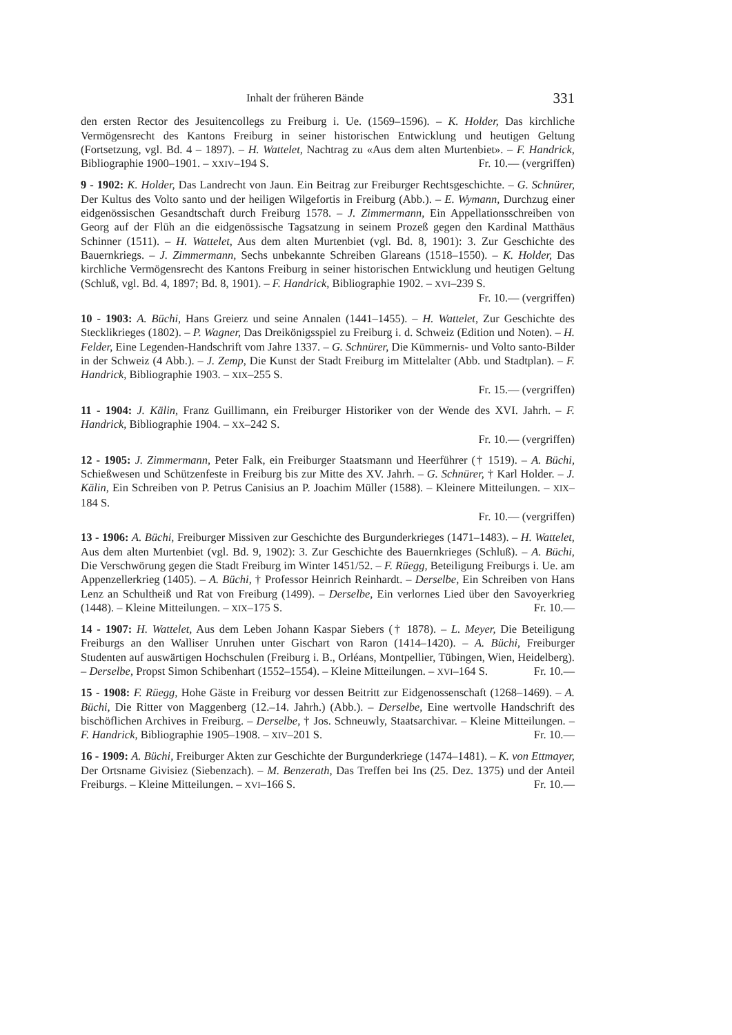Inhalt der früheren Bände 331
den ersten Rector des Jesuitencollegs zu Freiburg i. Ue. (1569–1596). – K. Holder, Das kirchliche Vermögensrecht des Kantons Freiburg in seiner historischen Entwicklung und heutigen Geltung (Fortsetzung, vgl. Bd. 4 – 1897). – H. Wattelet, Nachtrag zu «Aus dem alten Murtenbiet». – F. Handrick, Bibliographie 1900–1901. – XXIV–194 S. Fr. 10.— (vergriffen)
9 - 1902: K. Holder, Das Landrecht von Jaun. Ein Beitrag zur Freiburger Rechtsgeschichte. – G. Schnürer, Der Kultus des Volto santo und der heiligen Wilgefortis in Freiburg (Abb.). – E. Wymann, Durchzug einer eidgenössischen Gesandtschaft durch Freiburg 1578. – J. Zimmermann, Ein Appellationsschreiben von Georg auf der Flüh an die eidgenössische Tagsatzung in seinem Prozeß gegen den Kardinal Matthäus Schinner (1511). – H. Wattelet, Aus dem alten Murtenbiet (vgl. Bd. 8, 1901): 3. Zur Geschichte des Bauernkriegs. – J. Zimmermann, Sechs unbekannte Schreiben Glareans (1518–1550). – K. Holder, Das kirchliche Vermögensrecht des Kantons Freiburg in seiner historischen Entwicklung und heutigen Geltung (Schluß, vgl. Bd. 4, 1897; Bd. 8, 1901). – F. Handrick, Bibliographie 1902. – XVI–239 S.
Fr. 10.— (vergriffen)
10 - 1903: A. Büchi, Hans Greierz und seine Annalen (1441–1455). – H. Wattelet, Zur Geschichte des Stecklikrieges (1802). – P. Wagner, Das Dreikönigsspiel zu Freiburg i. d. Schweiz (Edition und Noten). – H. Felder, Eine Legenden-Handschrift vom Jahre 1337. – G. Schnürer, Die Kümmernis- und Volto santo-Bilder in der Schweiz (4 Abb.). – J. Zemp, Die Kunst der Stadt Freiburg im Mittelalter (Abb. und Stadtplan). – F. Handrick, Bibliographie 1903. – XIX–255 S.
Fr. 15.— (vergriffen)
11 - 1904: J. Kälin, Franz Guillimann, ein Freiburger Historiker von der Wende des XVI. Jahrh. – F. Handrick, Bibliographie 1904. – XX–242 S.
Fr. 10.— (vergriffen)
12 - 1905: J. Zimmermann, Peter Falk, ein Freiburger Staatsmann und Heerführer († 1519). – A. Büchi, Schießwesen und Schützenfeste in Freiburg bis zur Mitte des XV. Jahrh. – G. Schnürer, † Karl Holder. – J. Kälin, Ein Schreiben von P. Petrus Canisius an P. Joachim Müller (1588). – Kleinere Mitteilungen. – XIX–184 S.
Fr. 10.— (vergriffen)
13 - 1906: A. Büchi, Freiburger Missiven zur Geschichte des Burgunderkrieges (1471–1483). – H. Wattelet, Aus dem alten Murtenbiet (vgl. Bd. 9, 1902): 3. Zur Geschichte des Bauernkrieges (Schluß). – A. Büchi, Die Verschwörung gegen die Stadt Freiburg im Winter 1451/52. – F. Rüegg, Beteiligung Freiburgs i. Ue. am Appenzellerkrieg (1405). – A. Büchi, † Professor Heinrich Reinhardt. – Derselbe, Ein Schreiben von Hans Lenz an Schultheiß und Rat von Freiburg (1499). – Derselbe, Ein verlornes Lied über den Savoyerkrieg (1448). – Kleine Mitteilungen. – XIX–175 S. Fr. 10.—
14 - 1907: H. Wattelet, Aus dem Leben Johann Kaspar Siebers († 1878). – L. Meyer, Die Beteiligung Freiburgs an den Walliser Unruhen unter Gischart von Raron (1414–1420). – A. Büchi, Freiburger Studenten auf auswärtigen Hochschulen (Freiburg i. B., Orléans, Montpellier, Tübingen, Wien, Heidelberg). – Derselbe, Propst Simon Schibenhart (1552–1554). – Kleine Mitteilungen. – XVI–164 S. Fr. 10.—
15 - 1908: F. Rüegg, Hohe Gäste in Freiburg vor dessen Beitritt zur Eidgenossenschaft (1268–1469). – A. Büchi, Die Ritter von Maggenberg (12.–14. Jahrh.) (Abb.). – Derselbe, Eine wertvolle Handschrift des bischöflichen Archives in Freiburg. – Derselbe, † Jos. Schneuwly, Staatsarchivar. – Kleine Mitteilungen. – F. Handrick, Bibliographie 1905–1908. – XIV–201 S. Fr. 10.—
16 - 1909: A. Büchi, Freiburger Akten zur Geschichte der Burgunderkriege (1474–1481). – K. von Ettmayer, Der Ortsname Givisiez (Siebenzach). – M. Benzerath, Das Treffen bei Ins (25. Dez. 1375) und der Anteil Freiburgs. – Kleine Mitteilungen. – XVI–166 S. Fr. 10.—